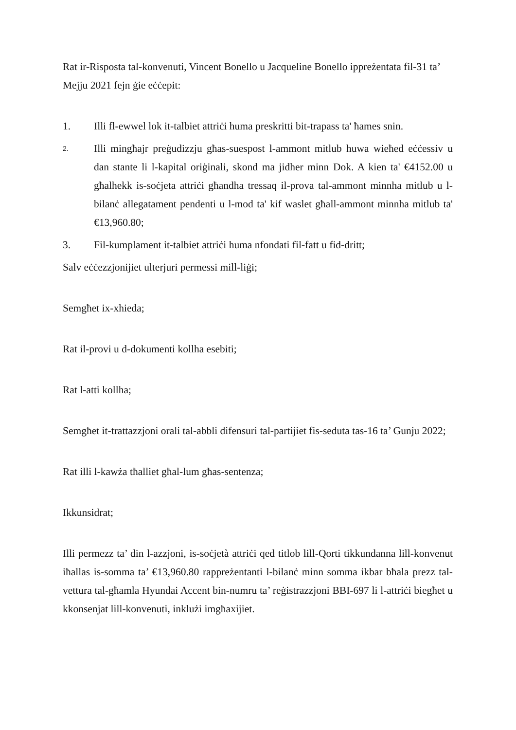Rat ir-Risposta tal-konvenuti, Vincent Bonello u Jacqueline Bonello ippreżentata fil-31 ta’ Mejju 2021 fejn ġie eċċepit:
1. Illi fl-ewwel lok it-talbiet attriċi huma preskritti bit-trapass ta' ħames snin.
2.
Illi mingħajr preġudizzju għas-suespost l-ammont mitlub huwa wieħed eċċessiv u dan stante li l-kapital oriġinali, skond ma jidher minn Dok. A kien ta' €4152.00 u għalhekk is-soċjeta attriċi għandha tressaq il-prova tal-ammont minnha mitlub u l-bilanċ allegatament pendenti u l-mod ta' kif waslet għall-ammont minnha mitlub ta' €13,960.80;
3. Fil-kumplament it-talbiet attriċi huma nfondati fil-fatt u fid-dritt;
Salv eċċezzjonijiet ulterjuri permessi mill-liġi;
Semgħet ix-xhieda;
Rat il-provi u d-dokumenti kollha esebiti;
Rat l-atti kollha;
Semgħet it-trattazzjoni orali tal-abbli difensuri tal-partijiet fis-seduta tas-16 ta’ Gunju 2022;
Rat illi l-kawża tħalliet għal-lum għas-sentenza;
Ikkunsidrat;
Illi permezz ta’ din l-azzjoni, is-soċjetà attriċi qed titlob lill-Qorti tikkundanna lill-konvenut iħallas is-somma ta’ €13,960.80 rappreżentanti l-bilanċ minn somma ikbar bħala prezz tal-vettura tal-għamla Hyundai Accent bin-numru ta’ reġistrazzjoni BBI-697 li l-attriċi biegħet u kkonsenjat lill-konvenuti, inklużi imgħaxijiet.